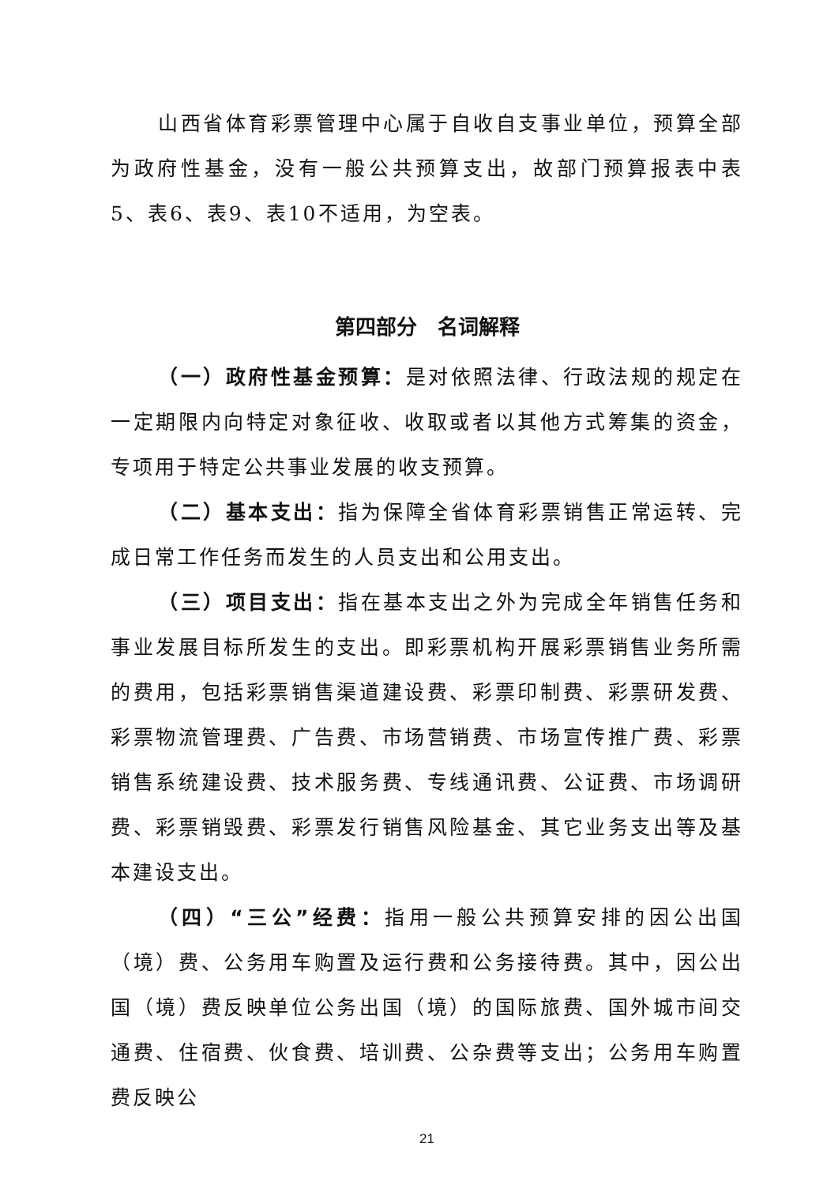山西省体育彩票管理中心属于自收自支事业单位，预算全部为政府性基金，没有一般公共预算支出，故部门预算报表中表5、表6、表9、表10不适用，为空表。
第四部分　名词解释
（一）政府性基金预算：是对依照法律、行政法规的规定在一定期限内向特定对象征收、收取或者以其他方式筹集的资金，专项用于特定公共事业发展的收支预算。
（二）基本支出：指为保障全省体育彩票销售正常运转、完成日常工作任务而发生的人员支出和公用支出。
（三）项目支出：指在基本支出之外为完成全年销售任务和事业发展目标所发生的支出。即彩票机构开展彩票销售业务所需的费用，包括彩票销售渠道建设费、彩票印制费、彩票研发费、彩票物流管理费、广告费、市场营销费、市场宣传推广费、彩票销售系统建设费、技术服务费、专线通讯费、公证费、市场调研费、彩票销毁费、彩票发行销售风险基金、其它业务支出等及基本建设支出。
（四）“三公”经费：指用一般公共预算安排的因公出国（境）费、公务用车购置及运行费和公务接待费。其中，因公出国（境）费反映单位公务出国（境）的国际旅费、国外城市间交通费、住宿费、伙食费、培训费、公杂费等支出；公务用车购置费反映公
21